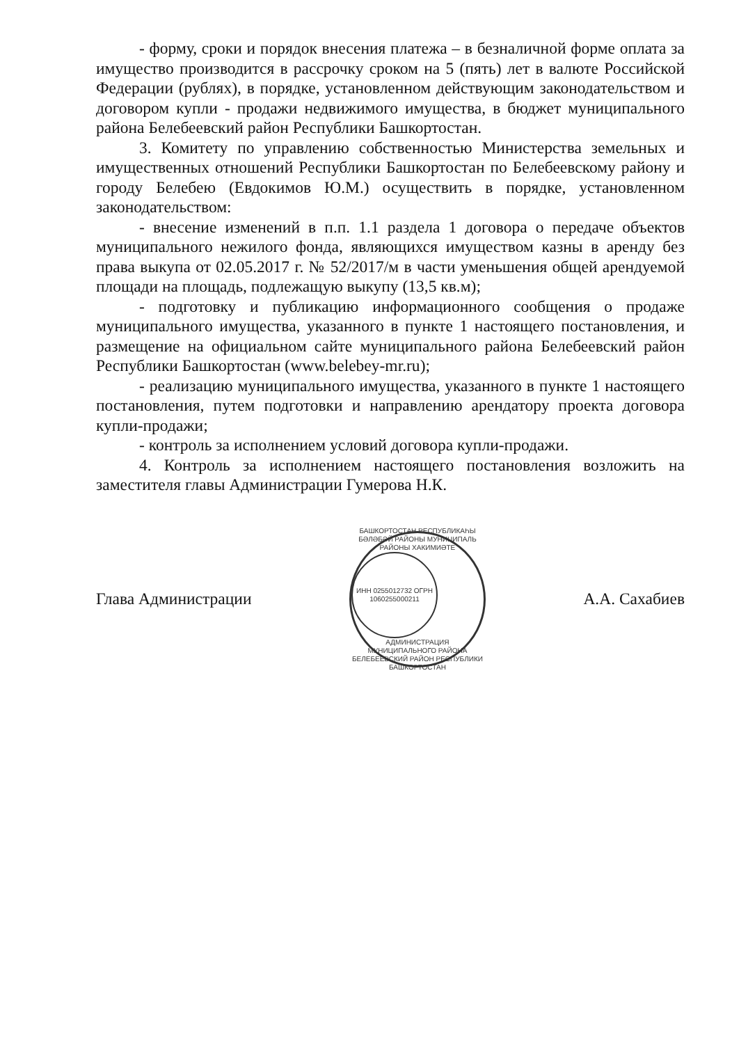- форму, сроки и порядок внесения платежа – в безналичной форме оплата за имущество производится в рассрочку сроком на 5 (пять) лет в валюте Российской Федерации (рублях), в порядке, установленном действующим законодательством и договором купли - продажи недвижимого имущества, в бюджет муниципального района Белебеевский район Республики Башкортостан.
3. Комитету по управлению собственностью Министерства земельных и имущественных отношений Республики Башкортостан по Белебеевскому району и городу Белебею (Евдокимов Ю.М.) осуществить в порядке, установленном законодательством:
- внесение изменений в п.п. 1.1 раздела 1 договора о передаче объектов муниципального нежилого фонда, являющихся имуществом казны в аренду без права выкупа от 02.05.2017 г. № 52/2017/м в части уменьшения общей арендуемой площади на площадь, подлежащую выкупу (13,5 кв.м);
- подготовку и публикацию информационного сообщения о продаже муниципального имущества, указанного в пункте 1 настоящего постановления, и размещение на официальном сайте муниципального района Белебеевский район Республики Башкортостан (www.belebey-mr.ru);
- реализацию муниципального имущества, указанного в пункте 1 настоящего постановления, путем подготовки и направлению арендатору проекта договора купли-продажи;
- контроль за исполнением условий договора купли-продажи.
4. Контроль за исполнением настоящего постановления возложить на заместителя главы Администрации Гумерова Н.К.
Глава Администрации
БАШКОРТОСТАН РЕСПУБЛИКАҺЫ БӘЛӘБӘЙ РАЙОНЫ МУНИЦИПАЛЬ РАЙОНЫ ХАКИМИӘТЕ
ИНН 0255012732 ОГРН 1060255000211
АДМИНИСТРАЦИЯ МУНИЦИПАЛЬНОГО РАЙОНА БЕЛЕБЕЕВСКИЙ РАЙОН РЕСПУБЛИКИ БАШКОРТОСТАН
А.А. Сахабиев